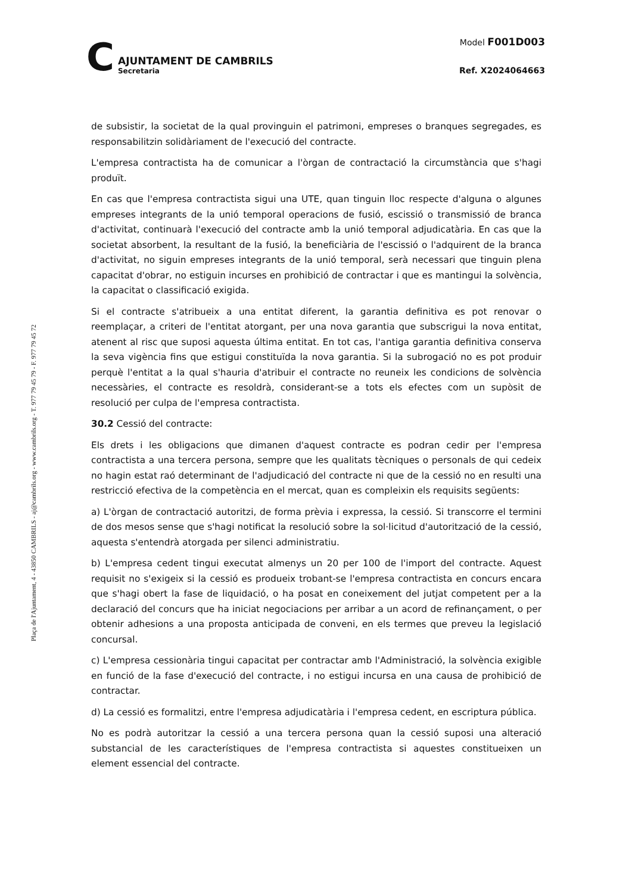C
AJUNTAMENT DE CAMBRILS
Secretaria
Model F001D003
Ref. X2024064663
Plaça de l'Ajuntament, 4 - 43850 CAMBRILS - aj@cambrils.org - www.cambrils.org - T. 977 79 45 79 - F. 977 79 45 72
de subsistir, la societat de la qual provinguin el patrimoni, empreses o branques segregades, es responsabilitzin solidàriament de l'execució del contracte.
L'empresa contractista ha de comunicar a l'òrgan de contractació la circumstància que s'hagi produït.
En cas que l'empresa contractista sigui una UTE, quan tinguin lloc respecte d'alguna o algunes empreses integrants de la unió temporal operacions de fusió, escissió o transmissió de branca d'activitat, continuarà l'execució del contracte amb la unió temporal adjudicatària. En cas que la societat absorbent, la resultant de la fusió, la beneficiària de l'escissió o l'adquirent de la branca d'activitat, no siguin empreses integrants de la unió temporal, serà necessari que tinguin plena capacitat d'obrar, no estiguin incurses en prohibició de contractar i que es mantingui la solvència, la capacitat o classificació exigida.
Si el contracte s'atribueix a una entitat diferent, la garantia definitiva es pot renovar o reemplaçar, a criteri de l'entitat atorgant, per una nova garantia que subscrigui la nova entitat, atenent al risc que suposi aquesta última entitat. En tot cas, l'antiga garantia definitiva conserva la seva vigència fins que estigui constituïda la nova garantia. Si la subrogació no es pot produir perquè l'entitat a la qual s'hauria d'atribuir el contracte no reuneix les condicions de solvència necessàries, el contracte es resoldrà, considerant-se a tots els efectes com un supòsit de resolució per culpa de l'empresa contractista.
30.2 Cessió del contracte:
Els drets i les obligacions que dimanen d'aquest contracte es podran cedir per l'empresa contractista a una tercera persona, sempre que les qualitats tècniques o personals de qui cedeix no hagin estat raó determinant de l'adjudicació del contracte ni que de la cessió no en resulti una restricció efectiva de la competència en el mercat, quan es compleixin els requisits següents:
a) L'òrgan de contractació autoritzi, de forma prèvia i expressa, la cessió. Si transcorre el termini de dos mesos sense que s'hagi notificat la resolució sobre la sol·licitud d'autorització de la cessió, aquesta s'entendrà atorgada per silenci administratiu.
b) L'empresa cedent tingui executat almenys un 20 per 100 de l'import del contracte. Aquest requisit no s'exigeix si la cessió es produeix trobant-se l'empresa contractista en concurs encara que s'hagi obert la fase de liquidació, o ha posat en coneixement del jutjat competent per a la declaració del concurs que ha iniciat negociacions per arribar a un acord de refinançament, o per obtenir adhesions a una proposta anticipada de conveni, en els termes que preveu la legislació concursal.
c) L'empresa cessionària tingui capacitat per contractar amb l'Administració, la solvència exigible en funció de la fase d'execució del contracte, i no estigui incursa en una causa de prohibició de contractar.
d) La cessió es formalitzi, entre l'empresa adjudicatària i l'empresa cedent, en escriptura pública.
No es podrà autoritzar la cessió a una tercera persona quan la cessió suposi una alteració substancial de les característiques de l'empresa contractista si aquestes constitueixen un element essencial del contracte.